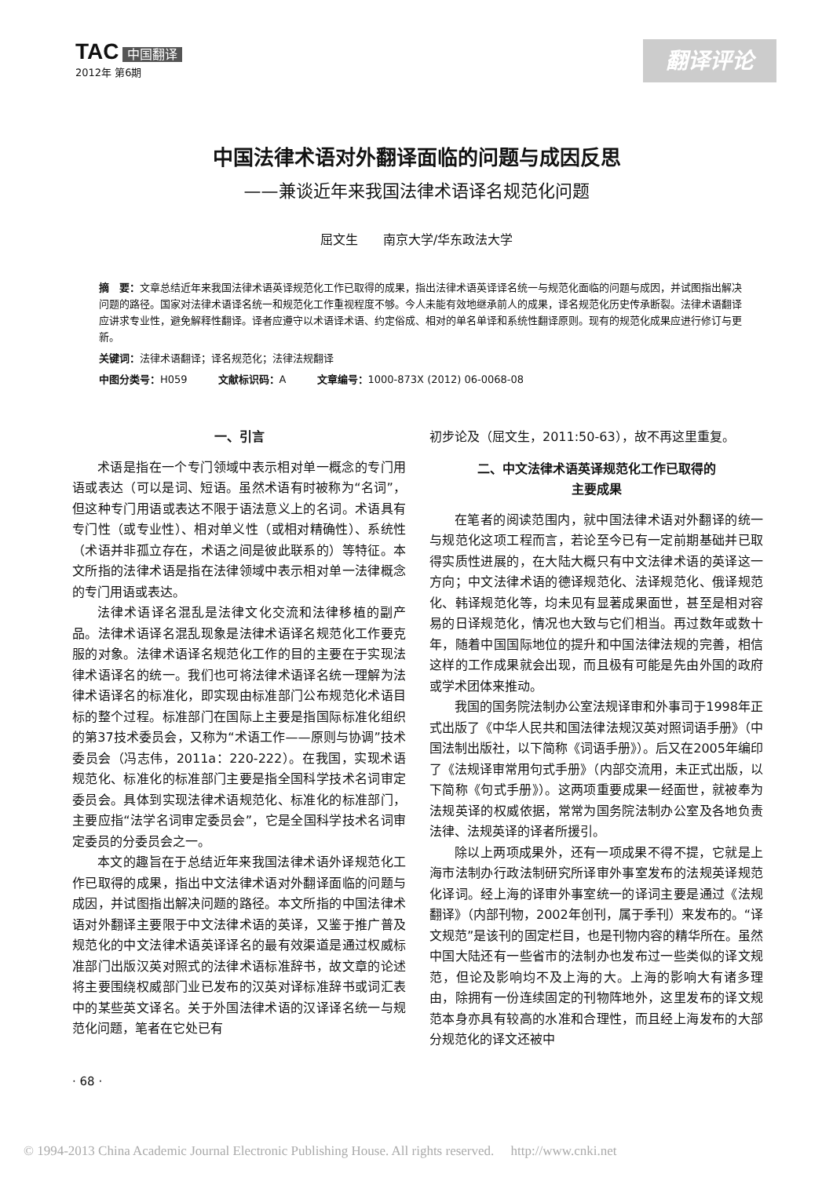TAC 中国翻译
2012年 第6期
翻译评论
中国法律术语对外翻译面临的问题与成因反思
——兼谈近年来我国法律术语译名规范化问题
屈文生　　南京大学/华东政法大学
摘　要：文章总结近年来我国法律术语英译规范化工作已取得的成果，指出法律术语英译译名统一与规范化面临的问题与成因，并试图指出解决问题的路径。国家对法律术语译名统一和规范化工作重视程度不够。今人未能有效地继承前人的成果，译名规范化历史传承断裂。法律术语翻译应讲求专业性，避免解释性翻译。译者应遵守以术语译术语、约定俗成、相对的单名单译和系统性翻译原则。现有的规范化成果应进行修订与更新。
关键词：法律术语翻译；译名规范化；法律法规翻译
中图分类号：H059　　　文献标识码：A　　　文章编号：1000-873X (2012) 06-0068-08
一、引言
术语是指在一个专门领域中表示相对单一概念的专门用语或表达（可以是词、短语。虽然术语有时被称为“名词”，但这种专门用语或表达不限于语法意义上的名词。术语具有专门性（或专业性）、相对单义性（或相对精确性）、系统性（术语并非孤立存在，术语之间是彼此联系的）等特征。本文所指的法律术语是指在法律领域中表示相对单一法律概念的专门用语或表达。
法律术语译名混乱是法律文化交流和法律移植的副产品。法律术语译名混乱现象是法律术语译名规范化工作要克服的对象。法律术语译名规范化工作的目的主要在于实现法律术语译名的统一。我们也可将法律术语译名统一理解为法律术语译名的标准化，即实现由标准部门公布规范化术语目标的整个过程。标准部门在国际上主要是指国际标准化组织的第37技术委员会，又称为“术语工作——原则与协调”技术委员会（冯志伟，2011a：220-222）。在我国，实现术语规范化、标准化的标准部门主要是指全国科学技术名词审定委员会。具体到实现法律术语规范化、标准化的标准部门，主要应指“法学名词审定委员会”，它是全国科学技术名词审定委员的分委员会之一。
本文的趣旨在于总结近年来我国法律术语外译规范化工作已取得的成果，指出中文法律术语对外翻译面临的问题与成因，并试图指出解决问题的路径。本文所指的中国法律术语对外翻译主要限于中文法律术语的英译，又鉴于推广普及规范化的中文法律术语英译译名的最有效渠道是通过权威标准部门出版汉英对照式的法律术语标准辞书，故文章的论述将主要围绕权威部门业已发布的汉英对译标准辞书或词汇表中的某些英文译名。关于外国法律术语的汉译译名统一与规范化问题，笔者在它处已有
初步论及（屈文生，2011:50-63），故不再这里重复。
二、中文法律术语英译规范化工作已取得的
主要成果
在笔者的阅读范围内，就中国法律术语对外翻译的统一与规范化这项工程而言，若论至今已有一定前期基础并已取得实质性进展的，在大陆大概只有中文法律术语的英译这一方向；中文法律术语的德译规范化、法译规范化、俄译规范化、韩译规范化等，均未见有显著成果面世，甚至是相对容易的日译规范化，情况也大致与它们相当。再过数年或数十年，随着中国国际地位的提升和中国法律法规的完善，相信这样的工作成果就会出现，而且极有可能是先由外国的政府或学术团体来推动。
我国的国务院法制办公室法规译审和外事司于1998年正式出版了《中华人民共和国法律法规汉英对照词语手册》（中国法制出版社，以下简称《词语手册》）。后又在2005年编印了《法规译审常用句式手册》（内部交流用，未正式出版，以下简称《句式手册》）。这两项重要成果一经面世，就被奉为法规英译的权威依据，常常为国务院法制办公室及各地负责法律、法规英译的译者所援引。
除以上两项成果外，还有一项成果不得不提，它就是上海市法制办行政法制研究所译审外事室发布的法规英译规范化译词。经上海的译审外事室统一的译词主要是通过《法规翻译》（内部刊物，2002年创刊，属于季刊）来发布的。“译文规范”是该刊的固定栏目，也是刊物内容的精华所在。虽然中国大陆还有一些省市的法制办也发布过一些类似的译文规范，但论及影响均不及上海的大。上海的影响大有诸多理由，除拥有一份连续固定的刊物阵地外，这里发布的译文规范本身亦具有较高的水准和合理性，而且经上海发布的大部分规范化的译文还被中
· 68 ·
© 1994-2013 China Academic Journal Electronic Publishing House. All rights reserved.　 http://www.cnki.net